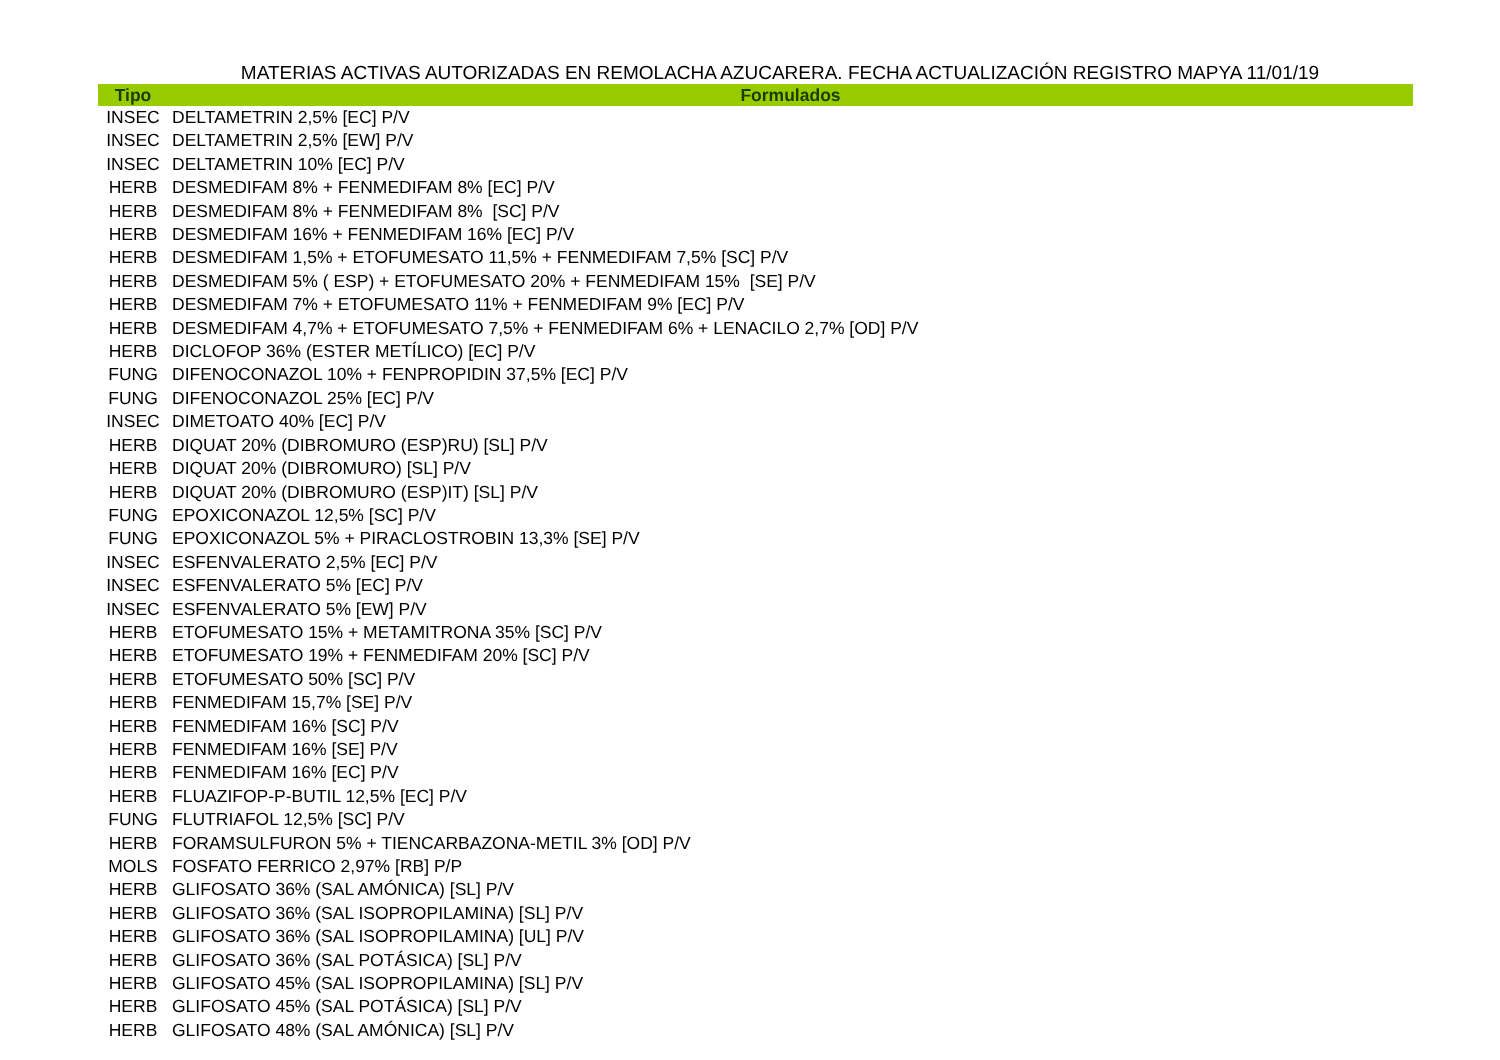MATERIAS ACTIVAS AUTORIZADAS EN REMOLACHA AZUCARERA. FECHA ACTUALIZACIÓN REGISTRO MAPYA 11/01/19
| Tipo | Formulados |
| --- | --- |
| INSEC | DELTAMETRIN 2,5% [EC] P/V |
| INSEC | DELTAMETRIN 2,5% [EW] P/V |
| INSEC | DELTAMETRIN 10% [EC] P/V |
| HERB | DESMEDIFAM 8% + FENMEDIFAM 8% [EC] P/V |
| HERB | DESMEDIFAM 8% + FENMEDIFAM 8% [SC] P/V |
| HERB | DESMEDIFAM 16% + FENMEDIFAM 16% [EC] P/V |
| HERB | DESMEDIFAM 1,5% + ETOFUMESATO 11,5% + FENMEDIFAM 7,5% [SC] P/V |
| HERB | DESMEDIFAM 5% ( ESP) + ETOFUMESATO 20% + FENMEDIFAM 15% [SE] P/V |
| HERB | DESMEDIFAM 7% + ETOFUMESATO 11% + FENMEDIFAM 9% [EC] P/V |
| HERB | DESMEDIFAM 4,7% + ETOFUMESATO 7,5% + FENMEDIFAM 6% + LENACILO 2,7% [OD] P/V |
| HERB | DICLOFOP 36% (ESTER METÍLICO) [EC] P/V |
| FUNG | DIFENOCONAZOL 10% + FENPROPIDIN 37,5% [EC] P/V |
| FUNG | DIFENOCONAZOL 25% [EC] P/V |
| INSEC | DIMETOATO 40% [EC] P/V |
| HERB | DIQUAT 20% (DIBROMURO (ESP)RU) [SL] P/V |
| HERB | DIQUAT 20% (DIBROMURO) [SL] P/V |
| HERB | DIQUAT 20% (DIBROMURO (ESP)IT) [SL] P/V |
| FUNG | EPOXICONAZOL 12,5% [SC] P/V |
| FUNG | EPOXICONAZOL 5% + PIRACLOSTROBIN 13,3% [SE] P/V |
| INSEC | ESFENVALERATO 2,5% [EC] P/V |
| INSEC | ESFENVALERATO 5% [EC] P/V |
| INSEC | ESFENVALERATO 5% [EW] P/V |
| HERB | ETOFUMESATO 15% + METAMITRONA 35% [SC] P/V |
| HERB | ETOFUMESATO 19% + FENMEDIFAM 20% [SC] P/V |
| HERB | ETOFUMESATO 50% [SC] P/V |
| HERB | FENMEDIFAM 15,7% [SE] P/V |
| HERB | FENMEDIFAM 16% [SC] P/V |
| HERB | FENMEDIFAM 16% [SE] P/V |
| HERB | FENMEDIFAM 16% [EC] P/V |
| HERB | FLUAZIFOP-P-BUTIL 12,5% [EC] P/V |
| FUNG | FLUTRIAFOL 12,5% [SC] P/V |
| HERB | FORAMSULFURON 5% + TIENCARBAZONA-METIL 3% [OD] P/V |
| MOLS | FOSFATO FERRICO 2,97% [RB] P/P |
| HERB | GLIFOSATO 36% (SAL AMÓNICA) [SL] P/V |
| HERB | GLIFOSATO 36% (SAL ISOPROPILAMINA) [SL] P/V |
| HERB | GLIFOSATO 36% (SAL ISOPROPILAMINA) [UL] P/V |
| HERB | GLIFOSATO 36% (SAL POTÁSICA) [SL] P/V |
| HERB | GLIFOSATO 45% (SAL ISOPROPILAMINA) [SL] P/V |
| HERB | GLIFOSATO 45% (SAL POTÁSICA) [SL] P/V |
| HERB | GLIFOSATO 48% (SAL AMÓNICA) [SL] P/V |